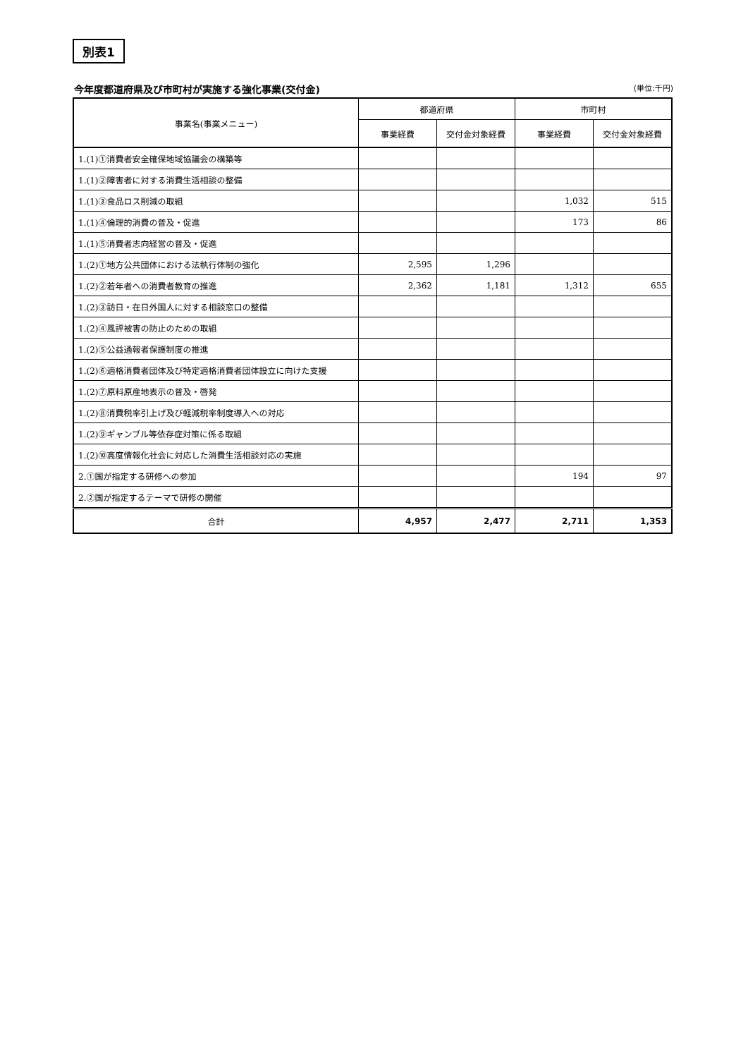別表1
今年度都道府県及び市町村が実施する強化事業(交付金) (単位:千円)
| 事業名(事業メニュー) | 都道府県 | | 市町村 | |
| --- | --- | --- | --- | --- |
| | 事業経費 | 交付金対象経費 | 事業経費 | 交付金対象経費 |
| 1.(1)①消費者安全確保地域協議会の構築等 | | | | |
| 1.(1)②障害者に対する消費生活相談の整備 | | | | |
| 1.(1)③食品ロス削減の取組 | | | 1,032 | 515 |
| 1.(1)④倫理的消費の普及・促進 | | | 173 | 86 |
| 1.(1)⑤消費者志向経営の普及・促進 | | | | |
| 1.(2)①地方公共団体における法執行体制の強化 | 2,595 | 1,296 | | |
| 1.(2)②若年者への消費者教育の推進 | 2,362 | 1,181 | 1,312 | 655 |
| 1.(2)③訪日・在日外国人に対する相談窓口の整備 | | | | |
| 1.(2)④風評被害の防止のための取組 | | | | |
| 1.(2)⑤公益通報者保護制度の推進 | | | | |
| 1.(2)⑥適格消費者団体及び特定適格消費者団体設立に向けた支援 | | | | |
| 1.(2)⑦原料原産地表示の普及・啓発 | | | | |
| 1.(2)⑧消費税率引上げ及び軽減税率制度導入への対応 | | | | |
| 1.(2)⑨ギャンブル等依存症対策に係る取組 | | | | |
| 1.(2)⑩高度情報化社会に対応した消費生活相談対応の実施 | | | | |
| 2.①国が指定する研修への参加 | | | 194 | 97 |
| 2.②国が指定するテーマで研修の開催 | | | | |
| 合計 | 4,957 | 2,477 | 2,711 | 1,353 |